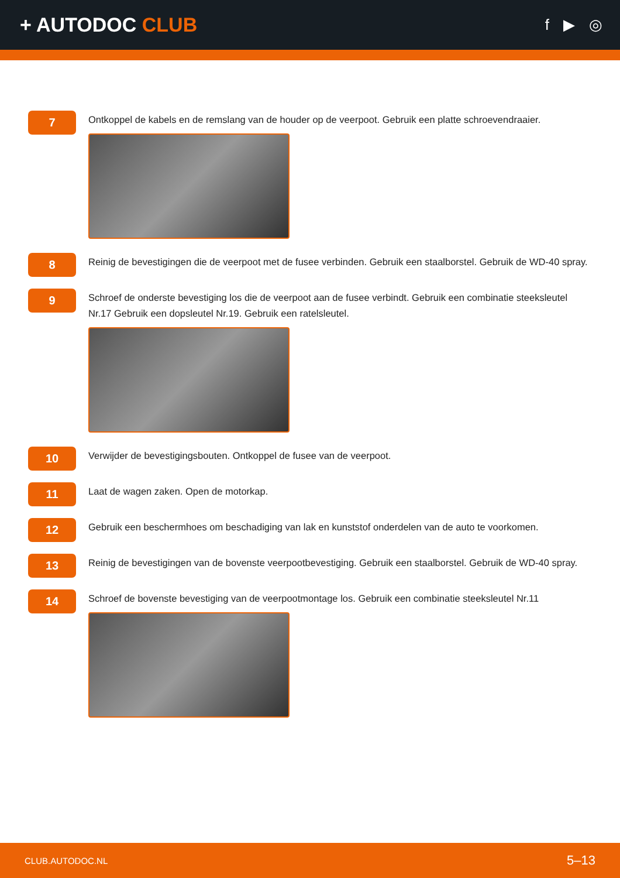+ AUTODOC CLUB
f ▶ ◎
7
Ontkoppel de kabels en de remslang van de houder op de veerpoot. Gebruik een platte schroevendraaier.
8
Reinig de bevestigingen die de veerpoot met de fusee verbinden. Gebruik een staalborstel. Gebruik de WD-40 spray.
9
Schroef de onderste bevestiging los die de veerpoot aan de fusee verbindt. Gebruik een combinatie steeksleutel Nr.17 Gebruik een dopsleutel Nr.19. Gebruik een ratelsleutel.
10
Verwijder de bevestigingsbouten. Ontkoppel de fusee van de veerpoot.
11
Laat de wagen zaken. Open de motorkap.
12
Gebruik een beschermhoes om beschadiging van lak en kunststof onderdelen van de auto te voorkomen.
13
Reinig de bevestigingen van de bovenste veerpootbevestiging. Gebruik een staalborstel. Gebruik de WD-40 spray.
14
Schroef de bovenste bevestiging van de veerpootmontage los. Gebruik een combinatie steeksleutel Nr.11
CLUB.AUTODOC.NL 5–13